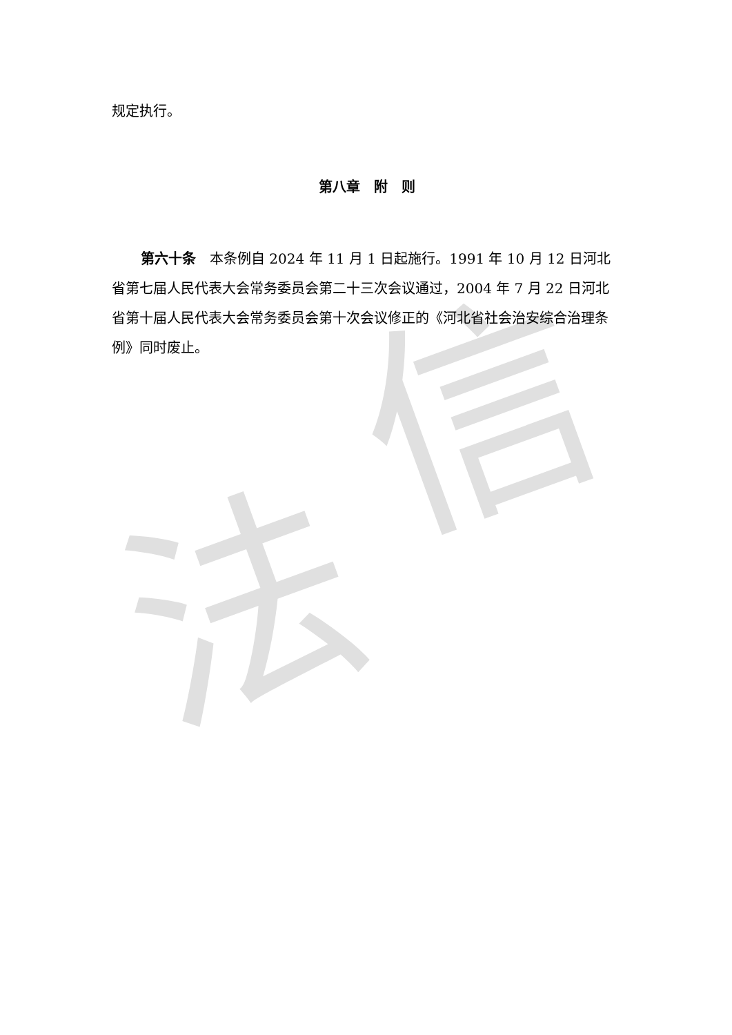法
信
规定执行。
第八章　附　则
第六十条　本条例自 2024 年 11 月 1 日起施行。1991 年 10 月 12 日河北省第七届人民代表大会常务委员会第二十三次会议通过，2004 年 7 月 22 日河北省第十届人民代表大会常务委员会第十次会议修正的《河北省社会治安综合治理条例》同时废止。